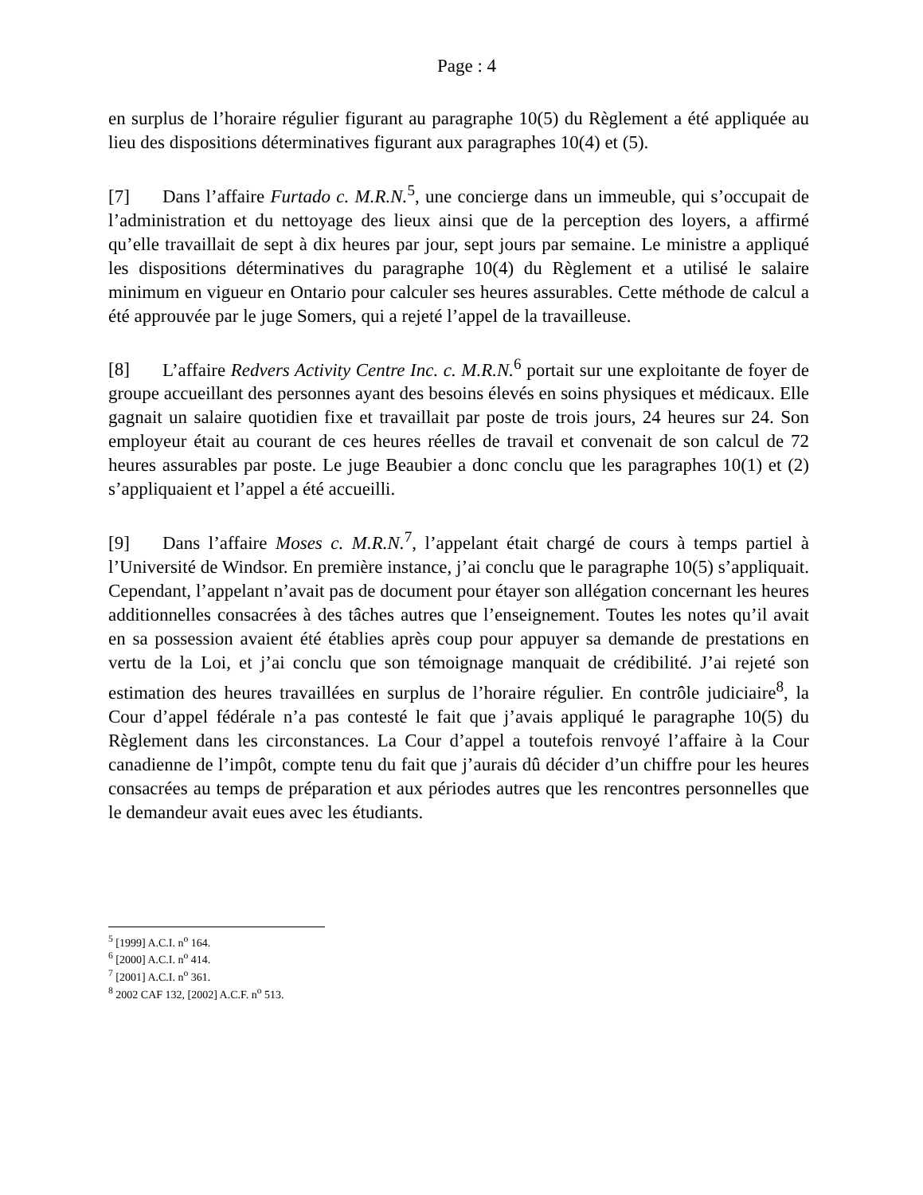Page : 4
en surplus de l’horaire régulier figurant au paragraphe 10(5) du Règlement a été appliquée au lieu des dispositions déterminatives figurant aux paragraphes 10(4) et (5).
[7] Dans l’affaire Furtado c. M.R.N.<sup>5</sup>, une concierge dans un immeuble, qui s’occupait de l’administration et du nettoyage des lieux ainsi que de la perception des loyers, a affirmé qu’elle travaillait de sept à dix heures par jour, sept jours par semaine. Le ministre a appliqué les dispositions déterminatives du paragraphe 10(4) du Règlement et a utilisé le salaire minimum en vigueur en Ontario pour calculer ses heures assurables. Cette méthode de calcul a été approuvée par le juge Somers, qui a rejeté l’appel de la travailleuse.
[8] L’affaire Redvers Activity Centre Inc. c. M.R.N.<sup>6</sup> portait sur une exploitante de foyer de groupe accueillant des personnes ayant des besoins élevés en soins physiques et médicaux. Elle gagnait un salaire quotidien fixe et travaillait par poste de trois jours, 24 heures sur 24. Son employeur était au courant de ces heures réelles de travail et convenait de son calcul de 72 heures assurables par poste. Le juge Beaubier a donc conclu que les paragraphes 10(1) et (2) s’appliquaient et l’appel a été accueilli.
[9] Dans l’affaire Moses c. M.R.N.<sup>7</sup>, l’appelant était chargé de cours à temps partiel à l’Université de Windsor. En première instance, j’ai conclu que le paragraphe 10(5) s’appliquait. Cependant, l’appelant n’avait pas de document pour étayer son allégation concernant les heures additionnelles consacrées à des tâches autres que l’enseignement. Toutes les notes qu’il avait en sa possession avaient été établies après coup pour appuyer sa demande de prestations en vertu de la Loi, et j’ai conclu que son témoignage manquait de crédibilité. J’ai rejeté son estimation des heures travaillées en surplus de l’horaire régulier. En contrôle judiciaire<sup>8</sup>, la Cour d’appel fédérale n’a pas contesté le fait que j’avais appliqué le paragraphe 10(5) du Règlement dans les circonstances. La Cour d’appel a toutefois renvoyé l’affaire à la Cour canadienne de l’impôt, compte tenu du fait que j’aurais dû décider d’un chiffre pour les heures consacrées au temps de préparation et aux périodes autres que les rencontres personnelles que le demandeur avait eues avec les étudiants.
<sup>5</sup> [1999] A.C.I. n<sup>o</sup> 164.
<sup>6</sup> [2000] A.C.I. n<sup>o</sup> 414.
<sup>7</sup> [2001] A.C.I. n<sup>o</sup> 361.
<sup>8</sup> 2002 CAF 132, [2002] A.C.F. n<sup>o</sup> 513.